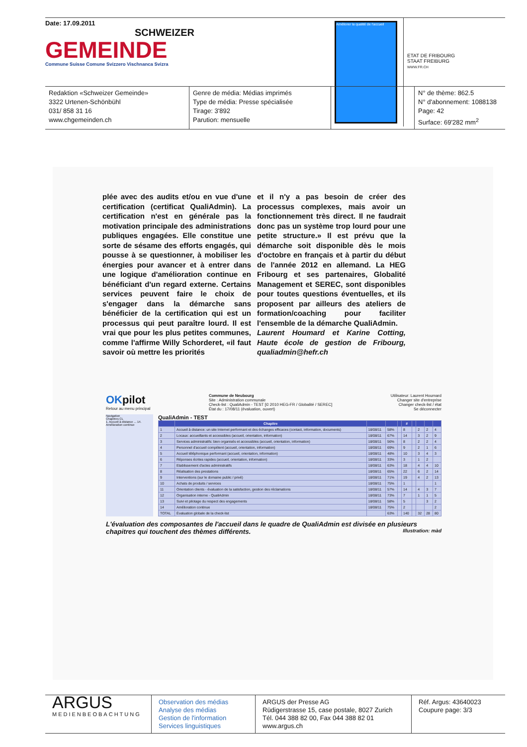Date: 17.09.2011
SCHWEIZER
GEMEINDE
Commune Suisse Comune Svizzero Vischnanca Svizra
Améliorer la qualité de l'accueil
ETAT DE FRIBOURG
STAAT FREIBURG
WWW.FR.CH
Redaktion «Schweizer Gemeinde»
3322 Urtenen-Schönbühl
031/ 858 31 16
www.chgemeinden.ch
Genre de média: Médias imprimés
Type de média: Presse spécialisée
Tirage: 3'892
Parution: mensuelle
N° de thème: 862.5
N° d'abonnement: 1088138
Page: 42
Surface: 69'282 mm<sup>2</sup>
plée avec des audits et/ou en vue d'une certification (certificat QualiAdmin). La certification n'est en générale pas la motivation principale des administrations publiques engagées. Elle constitue une sorte de sésame des efforts engagés, qui pousse à se questionner, à mobiliser les énergies pour avancer et à entrer dans une logique d'amélioration continue en bénéficiant d'un regard externe. Certains services peuvent faire le choix de s'engager dans la démarche sans bénéficier de la certification qui est un processus qui peut paraître lourd. Il est vrai que pour les plus petites communes, comme l'affirme Willy Schorderet, «il faut savoir où mettre les priorités
et il n'y a pas besoin de créer des processus complexes, mais avoir un fonctionnement très direct. Il ne faudrait donc pas un système trop lourd pour une petite structure.» Il est prévu que la démarche soit disponible dès le mois d'octobre en français et à partir du début de l'année 2012 en allemand. La HEG Fribourg et ses partenaires, Globalité Management et SEREC, sont disponibles pour toutes questions éventuelles, et ils proposent par ailleurs des ateliers de formation/coaching pour faciliter l'ensemble de la démarche QualiAdmin.
Laurent Houmard et Karine Cotting, Haute école de gestion de Fribourg, qualiadmin@hefr.ch
OK pilot
Retour au menu principal
Commune de Neubourg
Site : Administration communale
Check-list : QualiAdmin - TEST [© 2010 HEG-FR / Globalité / SEREC]
État du : 17/08/11 (évaluation, ouvert)
Utilisateur: Laurent Houmard
Changer site d'entreprise
Changer check-list / état
Se déconnecter
Navigation
Chapitres CL
1. Accueil à distance ... 14. Amélioration continue
QualiAdmin - TEST
| | Chapitre | | | | # | | | | |
| --- | --- | --- | --- | --- | --- | --- | --- | --- | --- |
| 1 | Accueil à distance: un site Internet performant et des échanges efficaces (contact, information, documents) | 18/08/11 | 58% | | 8 | | 2 | 2 | 4 |
| 2 | Locaux: accueillants et accessibles (accueil, orientation, information) | 18/08/11 | 67% | | 14 | | 3 | 2 | 9 |
| 3 | Services administratifs: bien organisés et accessibles (accueil, orientation, information) | 18/08/11 | 56% | | 8 | | 2 | 2 | 4 |
| 4 | Personnel d'accueil compétent (accueil, orientation, information) | 18/08/11 | 69% | | 9 | | 2 | 1 | 6 |
| 5 | Accueil téléphonique performant (accueil, orientation, information) | 18/08/11 | 48% | | 10 | | 3 | 4 | 3 |
| 6 | Réponses écrites rapides (accueil, orientation, information) | 18/08/11 | 33% | | 3 | | 1 | 2 | |
| 7 | Etablissement d'actes administratifs | 18/08/11 | 63% | | 18 | | 4 | 4 | 10 |
| 8 | Réalisation des prestations | 18/08/11 | 65% | | 22 | | 6 | 2 | 14 |
| 9 | Interventions (sur le domaine public / privé) | 18/08/11 | 71% | | 19 | | 4 | 2 | 13 |
| 10 | Achats de produits / services | 18/08/11 | 75% | | 1 | | | | 1 |
| 11 | Orientation clients - évaluation de la satisfaction, gestion des réclamations | 18/08/11 | 57% | | 14 | | 4 | 3 | 7 |
| 12 | Organisation interne - QualiAdmin | 18/08/11 | 73% | | 7 | | 1 | 1 | 5 |
| 13 | Suivi et pilotage du respect des engagements | 18/08/11 | 58% | | 5 | | | 3 | 2 |
| 14 | Amélioration continue | 18/08/11 | 75% | | 2 | | | | 2 |
| TOTAL | Évaluation globale de la check-list | | 63% | | 140 | | 32 | 28 | 80 |
L'évaluation des composantes de l'accueil dans le quadre de QualiAdmin est divisée en plusieurs chapitres qui touchent des thèmes différents. Illustration: màd
ARGUS
MEDIENBEOBACHTUNG
Observation des médias
Analyse des médias
Gestion de l'information
Services linguistiques
ARGUS der Presse AG
Rüdigerstrasse 15, case postale, 8027 Zurich
Tél. 044 388 82 00, Fax 044 388 82 01
www.argus.ch
Réf. Argus: 43640023
Coupure page: 3/3